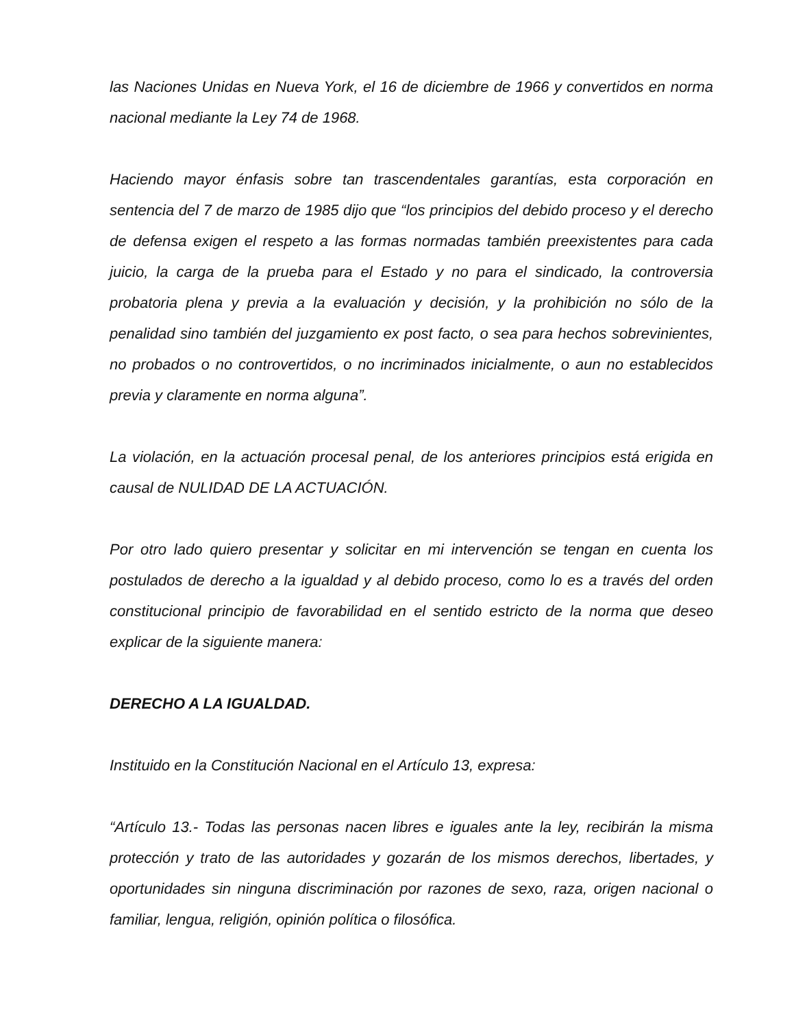las Naciones Unidas en Nueva York, el 16 de diciembre de 1966 y convertidos en norma nacional mediante la Ley 74 de 1968.
Haciendo mayor énfasis sobre tan trascendentales garantías, esta corporación en sentencia del 7 de marzo de 1985 dijo que “los principios del debido proceso y el derecho de defensa exigen el respeto a las formas normadas también preexistentes para cada juicio, la carga de la prueba para el Estado y no para el sindicado, la controversia probatoria plena y previa a la evaluación y decisión, y la prohibición no sólo de la penalidad sino también del juzgamiento ex post facto, o sea para hechos sobrevinientes, no probados o no controvertidos, o no incriminados inicialmente, o aun no establecidos previa y claramente en norma alguna”.
La violación, en la actuación procesal penal, de los anteriores principios está erigida en causal de NULIDAD DE LA ACTUACIÓN.
Por otro lado quiero presentar y solicitar en mi intervención se tengan en cuenta los postulados de derecho a la igualdad y al debido proceso, como lo es a través del orden constitucional principio de favorabilidad en el sentido estricto de la norma que deseo explicar de la siguiente manera:
DERECHO A LA IGUALDAD.
Instituido en la Constitución Nacional en el Artículo 13, expresa:
“Artículo 13.- Todas las personas nacen libres e iguales ante la ley, recibirán la misma protección y trato de las autoridades y gozarán de los mismos derechos, libertades, y oportunidades sin ninguna discriminación por razones de sexo, raza, origen nacional o familiar, lengua, religión, opinión política o filosófica.